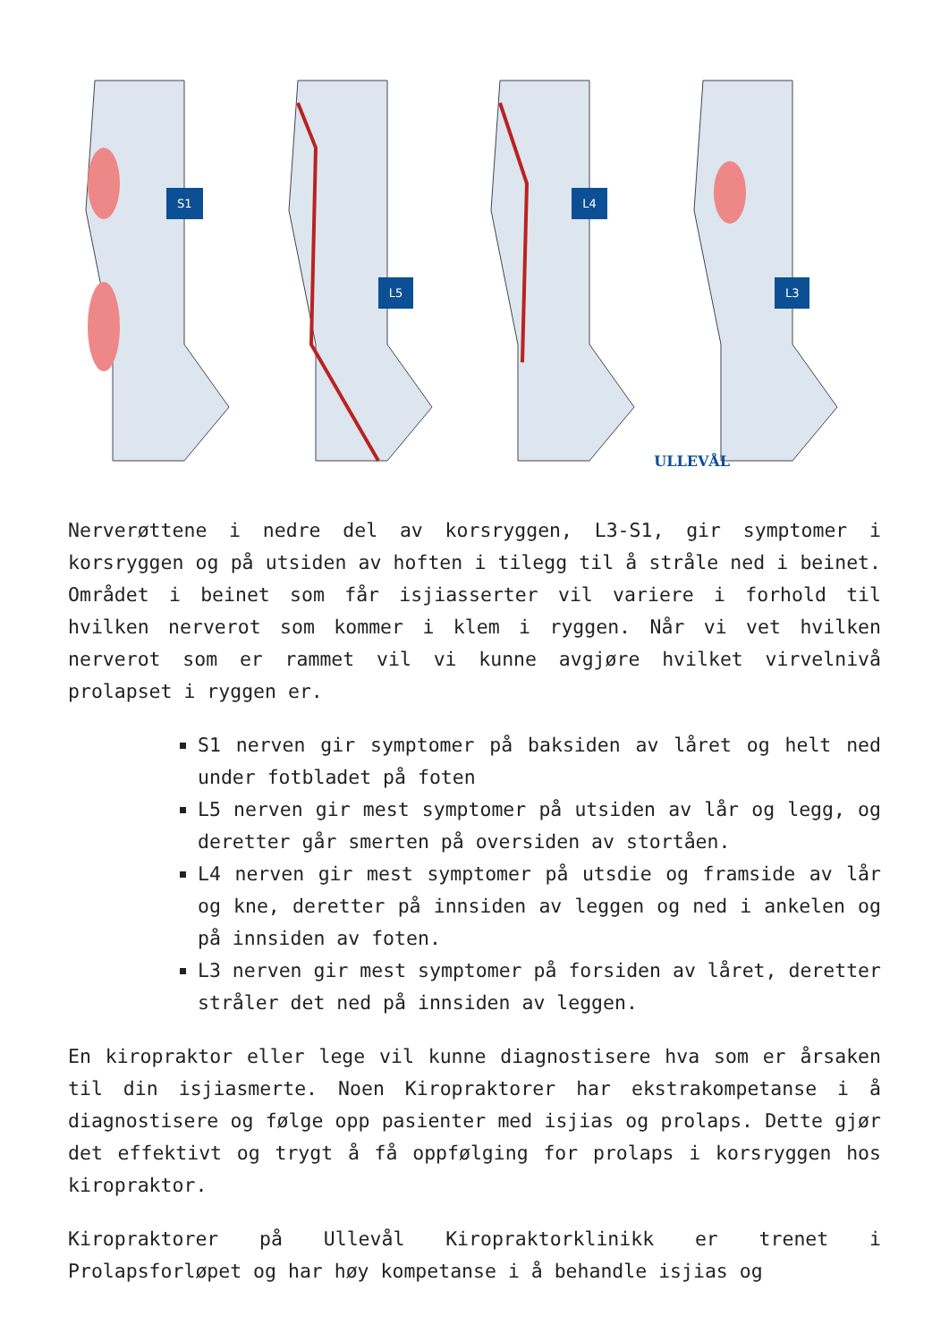S1
L5
L4
L3
ULLEVÅL
Nerverøttene i nedre del av korsryggen, L3-S1, gir symptomer i korsryggen og på utsiden av hoften i tilegg til å stråle ned i beinet. Området i beinet som får isjiasserter vil variere i forhold til hvilken nerverot som kommer i klem i ryggen. Når vi vet hvilken nerverot som er rammet vil vi kunne avgjøre hvilket virvelnivå prolapset i ryggen er.
S1 nerven gir symptomer på baksiden av låret og helt ned under fotbladet på foten
L5 nerven gir mest symptomer på utsiden av lår og legg, og deretter går smerten på oversiden av stortåen.
L4 nerven gir mest symptomer på utsdie og framside av lår og kne, deretter på innsiden av leggen og ned i ankelen og på innsiden av foten.
L3 nerven gir mest symptomer på forsiden av låret, deretter stråler det ned på innsiden av leggen.
En kiropraktor eller lege vil kunne diagnostisere hva som er årsaken til din isjiasmerte. Noen Kiropraktorer har ekstrakompetanse i å diagnostisere og følge opp pasienter med isjias og prolaps. Dette gjør det effektivt og trygt å få oppfølging for prolaps i korsryggen hos kiropraktor.
Kiropraktorer på Ullevål Kiropraktorklinikk er trenet i Prolapsforløpet og har høy kompetanse i å behandle isjias og